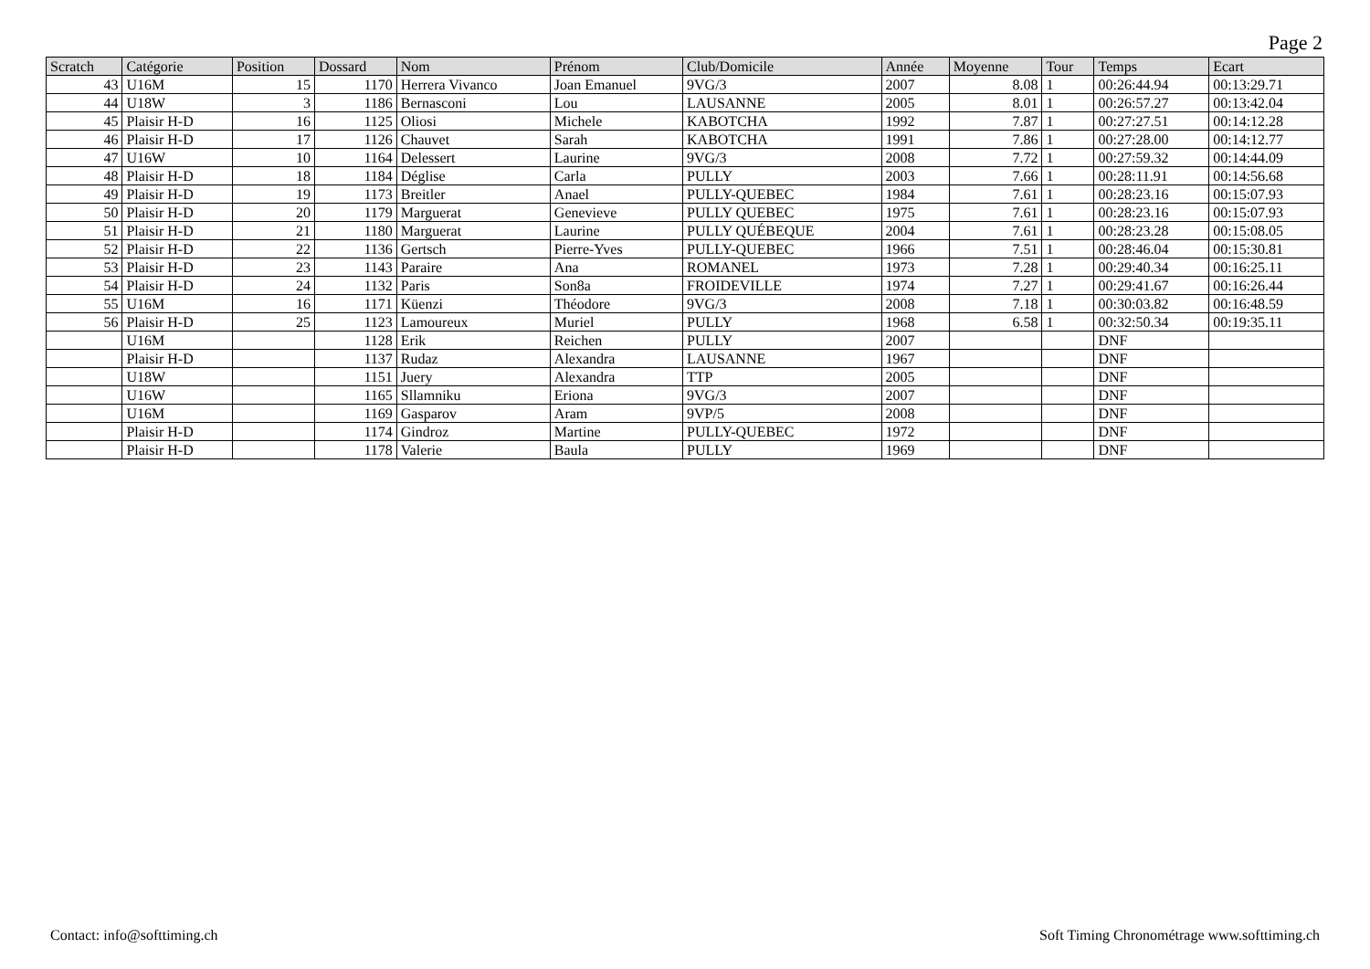Page 2
| Scratch | Catégorie | Position | Dossard | Nom | Prénom | Club/Domicile | Année | Moyenne | Tour | Temps | Ecart |
| --- | --- | --- | --- | --- | --- | --- | --- | --- | --- | --- | --- |
| 43 | U16M | 15 | 1170 | Herrera Vivanco | Joan Emanuel | 9VG/3 | 2007 | 8.08 | 1 | 00:26:44.94 | 00:13:29.71 |
| 44 | U18W | 3 | 1186 | Bernasconi | Lou | LAUSANNE | 2005 | 8.01 | 1 | 00:26:57.27 | 00:13:42.04 |
| 45 | Plaisir H-D | 16 | 1125 | Oliosi | Michele | KABOTCHA | 1992 | 7.87 | 1 | 00:27:27.51 | 00:14:12.28 |
| 46 | Plaisir H-D | 17 | 1126 | Chauvet | Sarah | KABOTCHA | 1991 | 7.86 | 1 | 00:27:28.00 | 00:14:12.77 |
| 47 | U16W | 10 | 1164 | Delessert | Laurine | 9VG/3 | 2008 | 7.72 | 1 | 00:27:59.32 | 00:14:44.09 |
| 48 | Plaisir H-D | 18 | 1184 | Déglise | Carla | PULLY | 2003 | 7.66 | 1 | 00:28:11.91 | 00:14:56.68 |
| 49 | Plaisir H-D | 19 | 1173 | Breitler | Anael | PULLY-QUEBEC | 1984 | 7.61 | 1 | 00:28:23.16 | 00:15:07.93 |
| 50 | Plaisir H-D | 20 | 1179 | Marguerat | Genevieve | PULLY QUEBEC | 1975 | 7.61 | 1 | 00:28:23.16 | 00:15:07.93 |
| 51 | Plaisir H-D | 21 | 1180 | Marguerat | Laurine | PULLY QUÉBEQUE | 2004 | 7.61 | 1 | 00:28:23.28 | 00:15:08.05 |
| 52 | Plaisir H-D | 22 | 1136 | Gertsch | Pierre-Yves | PULLY-QUEBEC | 1966 | 7.51 | 1 | 00:28:46.04 | 00:15:30.81 |
| 53 | Plaisir H-D | 23 | 1143 | Paraire | Ana | ROMANEL | 1973 | 7.28 | 1 | 00:29:40.34 | 00:16:25.11 |
| 54 | Plaisir H-D | 24 | 1132 | Paris | Son8a | FROIDEVILLE | 1974 | 7.27 | 1 | 00:29:41.67 | 00:16:26.44 |
| 55 | U16M | 16 | 1171 | Küenzi | Théodore | 9VG/3 | 2008 | 7.18 | 1 | 00:30:03.82 | 00:16:48.59 |
| 56 | Plaisir H-D | 25 | 1123 | Lamoureux | Muriel | PULLY | 1968 | 6.58 | 1 | 00:32:50.34 | 00:19:35.11 |
| | U16M | | 1128 | Erik | Reichen | PULLY | 2007 | | | DNF | |
| | Plaisir H-D | | 1137 | Rudaz | Alexandra | LAUSANNE | 1967 | | | DNF | |
| | U18W | | 1151 | Juery | Alexandra | TTP | 2005 | | | DNF | |
| | U16W | | 1165 | Sllamniku | Eriona | 9VG/3 | 2007 | | | DNF | |
| | U16M | | 1169 | Gasparov | Aram | 9VP/5 | 2008 | | | DNF | |
| | Plaisir H-D | | 1174 | Gindroz | Martine | PULLY-QUEBEC | 1972 | | | DNF | |
| | Plaisir H-D | | 1178 | Valerie | Baula | PULLY | 1969 | | | DNF | |
Contact: info@softtiming.ch Soft Timing Chronométrage www.softtiming.ch